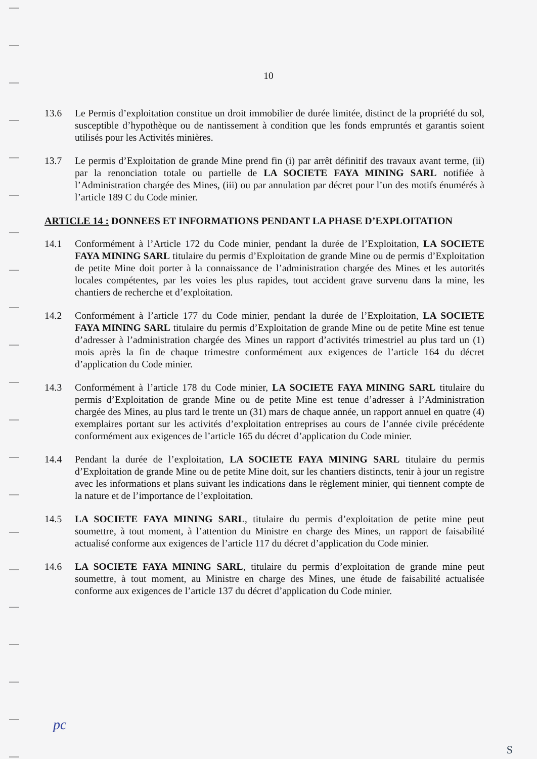10
13.6 Le Permis d’exploitation constitue un droit immobilier de durée limitée, distinct de la propriété du sol, susceptible d’hypothèque ou de nantissement à condition que les fonds empruntés et garantis soient utilisés pour les Activités minières.
13.7 Le permis d’Exploitation de grande Mine prend fin (i) par arrêt définitif des travaux avant terme, (ii) par la renonciation totale ou partielle de LA SOCIETE FAYA MINING SARL notifiée à l’Administration chargée des Mines, (iii) ou par annulation par décret pour l’un des motifs énumérés à l’article 189 C du Code minier.
ARTICLE 14 : DONNEES ET INFORMATIONS PENDANT LA PHASE D’EXPLOITATION
14.1 Conformément à l’Article 172 du Code minier, pendant la durée de l’Exploitation, LA SOCIETE FAYA MINING SARL titulaire du permis d’Exploitation de grande Mine ou de permis d’Exploitation de petite Mine doit porter à la connaissance de l’administration chargée des Mines et les autorités locales compétentes, par les voies les plus rapides, tout accident grave survenu dans la mine, les chantiers de recherche et d’exploitation.
14.2 Conformément à l’article 177 du Code minier, pendant la durée de l’Exploitation, LA SOCIETE FAYA MINING SARL titulaire du permis d’Exploitation de grande Mine ou de petite Mine est tenue d’adresser à l’administration chargée des Mines un rapport d’activités trimestriel au plus tard un (1) mois après la fin de chaque trimestre conformément aux exigences de l’article 164 du décret d’application du Code minier.
14.3 Conformément à l’article 178 du Code minier, LA SOCIETE FAYA MINING SARL titulaire du permis d’Exploitation de grande Mine ou de petite Mine est tenue d’adresser à l’Administration chargée des Mines, au plus tard le trente un (31) mars de chaque année, un rapport annuel en quatre (4) exemplaires portant sur les activités d’exploitation entreprises au cours de l’année civile précédente conformément aux exigences de l’article 165 du décret d’application du Code minier.
14.4 Pendant la durée de l’exploitation, LA SOCIETE FAYA MINING SARL titulaire du permis d’Exploitation de grande Mine ou de petite Mine doit, sur les chantiers distincts, tenir à jour un registre avec les informations et plans suivant les indications dans le règlement minier, qui tiennent compte de la nature et de l’importance de l’exploitation.
14.5 LA SOCIETE FAYA MINING SARL, titulaire du permis d’exploitation de petite mine peut soumettre, à tout moment, à l’attention du Ministre en charge des Mines, un rapport de faisabilité actualisé conforme aux exigences de l’article 117 du décret d’application du Code minier.
14.6 LA SOCIETE FAYA MINING SARL, titulaire du permis d’exploitation de grande mine peut soumettre, à tout moment, au Ministre en charge des Mines, une étude de faisabilité actualisée conforme aux exigences de l’article 137 du décret d’application du Code minier.
pc
S